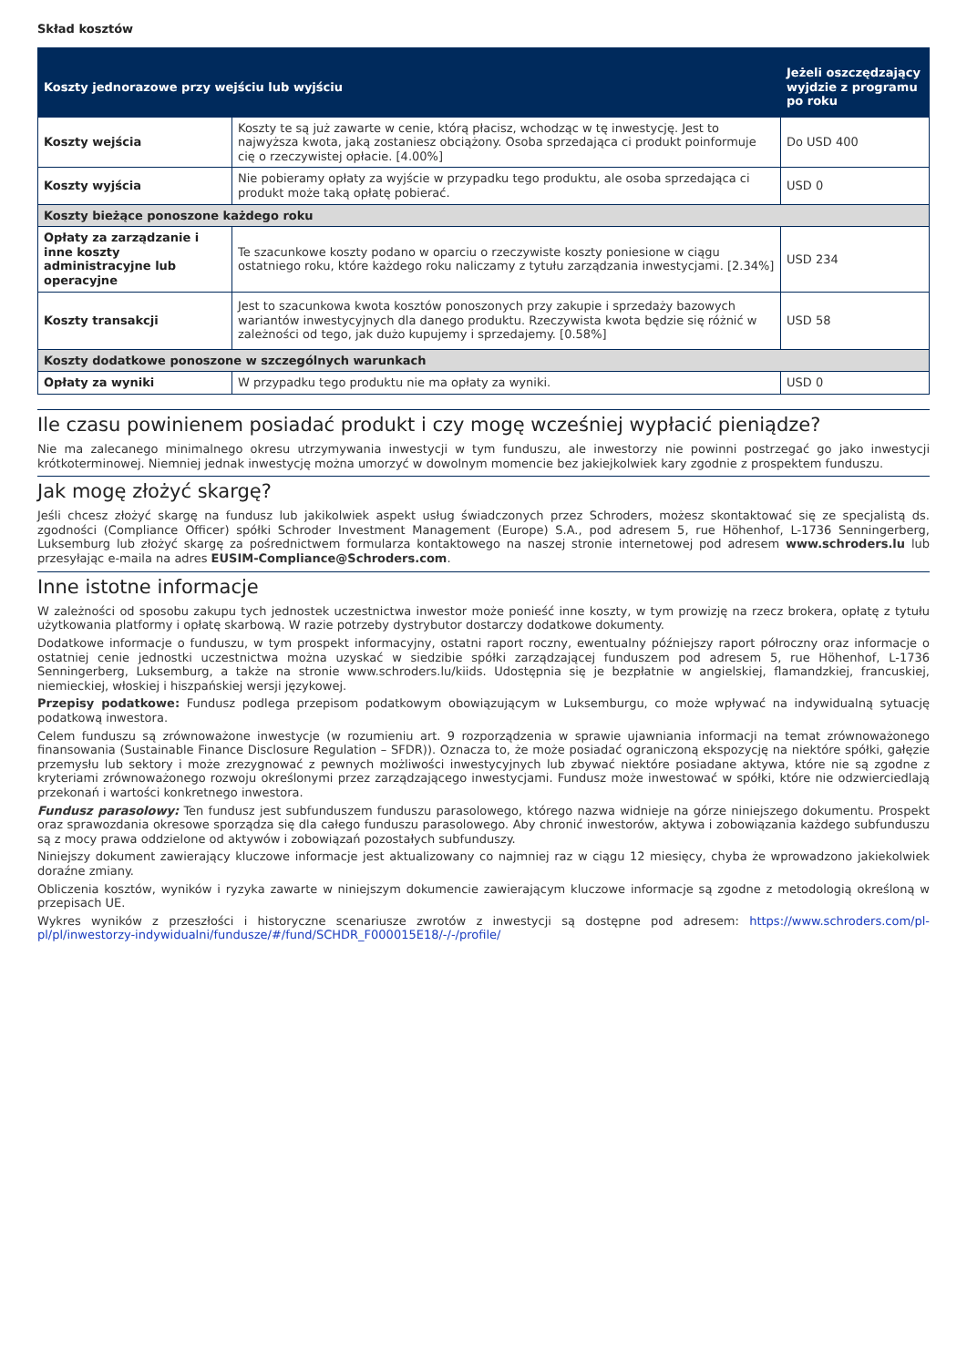Skład kosztów
| Koszty jednorazowe przy wejściu lub wyjściu | | Jeżeli oszczędzający wyjdzie z programu po roku |
| --- | --- | --- |
| Koszty wejścia | Koszty te są już zawarte w cenie, którą płacisz, wchodząc w tę inwestycję. Jest to najwyższa kwota, jaką zostaniesz obciążony. Osoba sprzedająca ci produkt poinformuje cię o rzeczywistej opłacie. [4.00%] | Do USD 400 |
| Koszty wyjścia | Nie pobieramy opłaty za wyjście w przypadku tego produktu, ale osoba sprzedająca ci produkt może taką opłatę pobierać. | USD 0 |
| Koszty bieżące ponoszone każdego roku | | |
| Opłaty za zarządzanie i inne koszty administracyjne lub operacyjne | Te szacunkowe koszty podano w oparciu o rzeczywiste koszty poniesione w ciągu ostatniego roku, które każdego roku naliczamy z tytułu zarządzania inwestycjami. [2.34%] | USD 234 |
| Koszty transakcji | Jest to szacunkowa kwota kosztów ponoszonych przy zakupie i sprzedaży bazowych wariantów inwestycyjnych dla danego produktu. Rzeczywista kwota będzie się różnić w zależności od tego, jak dużo kupujemy i sprzedajemy. [0.58%] | USD 58 |
| Koszty dodatkowe ponoszone w szczególnych warunkach | | |
| Opłaty za wyniki | W przypadku tego produktu nie ma opłaty za wyniki. | USD 0 |
Ile czasu powinienem posiadać produkt i czy mogę wcześniej wypłacić pieniądze?
Nie ma zalecanego minimalnego okresu utrzymywania inwestycji w tym funduszu, ale inwestorzy nie powinni postrzegać go jako inwestycji krótkoterminowej. Niemniej jednak inwestycję można umorzyć w dowolnym momencie bez jakiejkolwiek kary zgodnie z prospektem funduszu.
Jak mogę złożyć skargę?
Jeśli chcesz złożyć skargę na fundusz lub jakikolwiek aspekt usług świadczonych przez Schroders, możesz skontaktować się ze specjalistą ds. zgodności (Compliance Officer) spółki Schroder Investment Management (Europe) S.A., pod adresem 5, rue Höhenhof, L-1736 Senningerberg, Luksemburg lub złożyć skargę za pośrednictwem formularza kontaktowego na naszej stronie internetowej pod adresem www.schroders.lu lub przesyłając e-maila na adres EUSIM-Compliance@Schroders.com.
Inne istotne informacje
W zależności od sposobu zakupu tych jednostek uczestnictwa inwestor może ponieść inne koszty, w tym prowizję na rzecz brokera, opłatę z tytułu użytkowania platformy i opłatę skarbową. W razie potrzeby dystrybutor dostarczy dodatkowe dokumenty.
Dodatkowe informacje o funduszu, w tym prospekt informacyjny, ostatni raport roczny, ewentualny późniejszy raport półroczny oraz informacje o ostatniej cenie jednostki uczestnictwa można uzyskać w siedzibie spółki zarządzającej funduszem pod adresem 5, rue Höhenhof, L-1736 Senningerberg, Luksemburg, a także na stronie www.schroders.lu/kiids. Udostępnia się je bezpłatnie w angielskiej, flamandzkiej, francuskiej, niemieckiej, włoskiej i hiszpańskiej wersji językowej.
Przepisy podatkowe: Fundusz podlega przepisom podatkowym obowiązującym w Luksemburgu, co może wpływać na indywidualną sytuację podatkową inwestora.
Celem funduszu są zrównoważone inwestycje (w rozumieniu art. 9 rozporządzenia w sprawie ujawniania informacji na temat zrównoważonego finansowania (Sustainable Finance Disclosure Regulation – SFDR)). Oznacza to, że może posiadać ograniczoną ekspozycję na niektóre spółki, gałęzie przemysłu lub sektory i może zrezygnować z pewnych możliwości inwestycyjnych lub zbywać niektóre posiadane aktywa, które nie są zgodne z kryteriami zrównoważonego rozwoju określonymi przez zarządzającego inwestycjami. Fundusz może inwestować w spółki, które nie odzwierciedlają przekonań i wartości konkretnego inwestora.
Fundusz parasolowy: Ten fundusz jest subfunduszem funduszu parasolowego, którego nazwa widnieje na górze niniejszego dokumentu. Prospekt oraz sprawozdania okresowe sporządza się dla całego funduszu parasolowego. Aby chronić inwestorów, aktywa i zobowiązania każdego subfunduszu są z mocy prawa oddzielone od aktywów i zobowiązań pozostałych subfunduszy.
Niniejszy dokument zawierający kluczowe informacje jest aktualizowany co najmniej raz w ciągu 12 miesięcy, chyba że wprowadzono jakiekolwiek doraźne zmiany.
Obliczenia kosztów, wyników i ryzyka zawarte w niniejszym dokumencie zawierającym kluczowe informacje są zgodne z metodologią określoną w przepisach UE.
Wykres wyników z przeszłości i historyczne scenariusze zwrotów z inwestycji są dostępne pod adresem: https://www.schroders.com/pl-pl/pl/inwestorzy-indywidualni/fundusze/#/fund/SCHDR_F000015E18/-/-/profile/